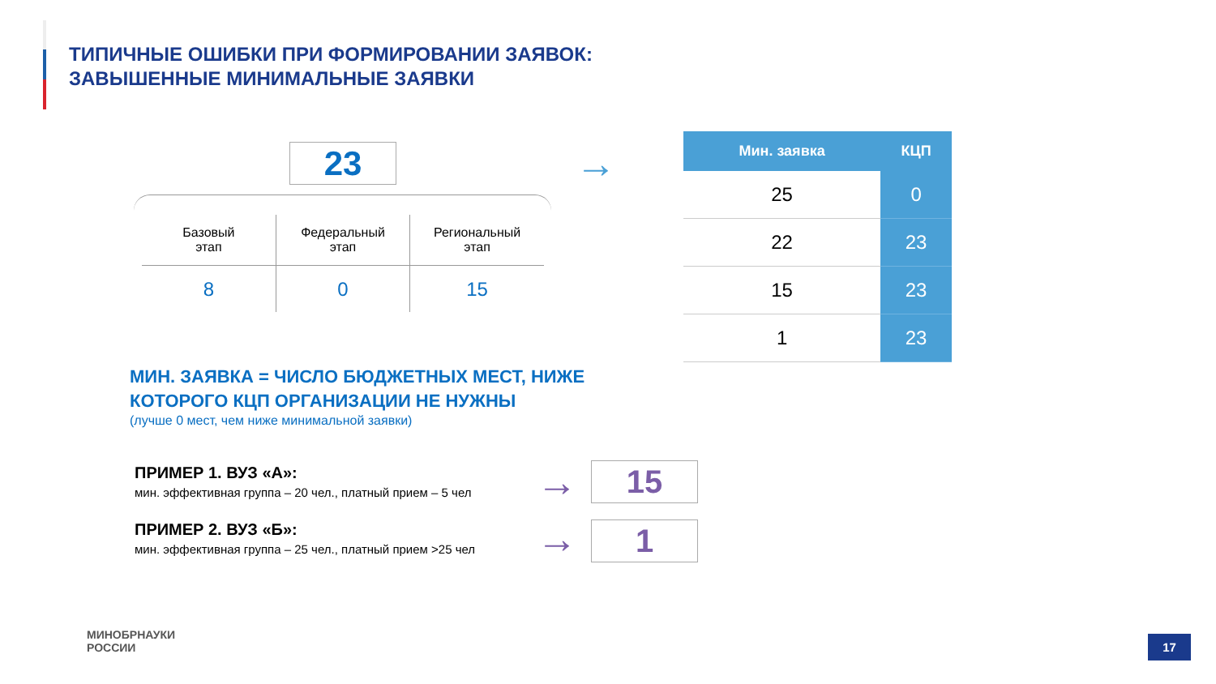ТИПИЧНЫЕ ОШИБКИ ПРИ ФОРМИРОВАНИИ ЗАЯВОК:
ЗАВЫШЕННЫЕ МИНИМАЛЬНЫЕ ЗАЯВКИ
23
| Базовый этап | Федеральный этап | Региональный этап |
| 8 | 0 | 15 |
→
| Мин. заявка | КЦП |
| --- | --- |
| 25 | 0 |
| 22 | 23 |
| 15 | 23 |
| 1 | 23 |
МИН. ЗАЯВКА = ЧИСЛО БЮДЖЕТНЫХ МЕСТ, НИЖЕ
КОТОРОГО КЦП ОРГАНИЗАЦИИ НЕ НУЖНЫ
(лучше 0 мест, чем ниже минимальной заявки)
ПРИМЕР 1. ВУЗ «А»:
мин. эффективная группа – 20 чел., платный прием – 5 чел
→ 15
ПРИМЕР 2. ВУЗ «Б»:
мин. эффективная группа – 25 чел., платный прием >25 чел
→ 1
МИНОБРНАУКИ
РОССИИ
17